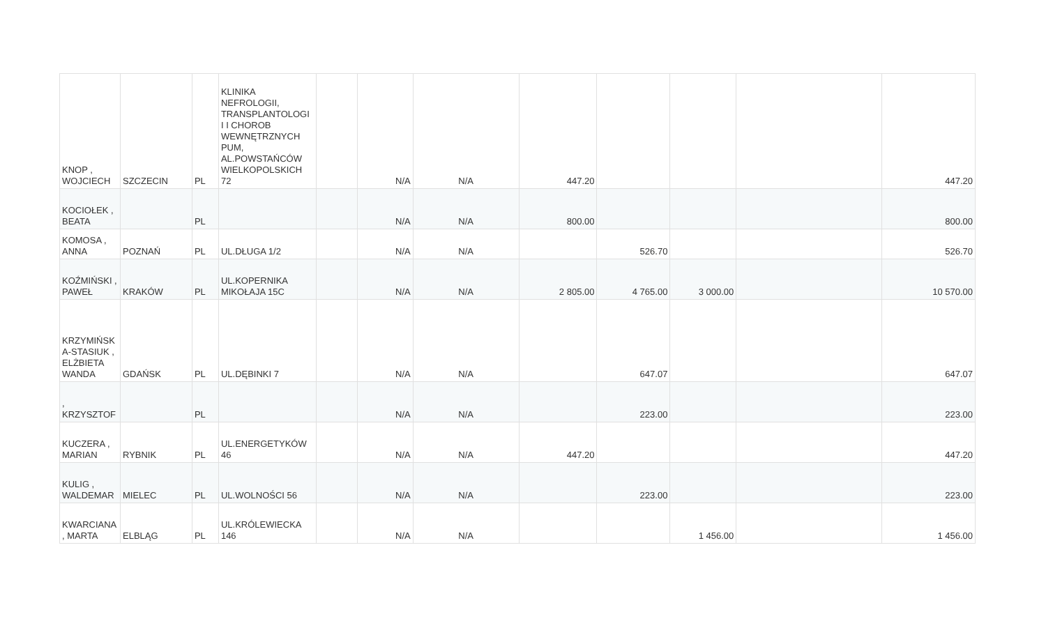| KNOP , WOJCIECH | SZCZECIN | PL | KLINIKA NEFROLOGII, TRANSPLANTOLOGI I I CHOROB WEWNĘTRZNYCH PUM, AL.POWSTAŃCÓW WIELKOPOLSKICH 72 | | N/A | N/A | 447.20 | | | | 447.20 |
| KOCIOŁEK , BEATA | | PL | | | N/A | N/A | 800.00 | | | | 800.00 |
| KOMOSA , ANNA | POZNAŃ | PL | UL.DŁUGA 1/2 | | N/A | N/A | | 526.70 | | | 526.70 |
| KOŹMIŃSKI , PAWEŁ | KRAKÓW | PL | UL.KOPERNIKA MIKOŁAJA 15C | | N/A | N/A | 2 805.00 | 4 765.00 | 3 000.00 | | 10 570.00 |
| KRZYMIŃSK A-STASIUK , ELŻBIETA WANDA | GDAŃSK | PL | UL.DĘBINKI 7 | | N/A | N/A | | 647.07 | | | 647.07 |
| , KRZYSZTOF | | PL | | | N/A | N/A | | 223.00 | | | 223.00 |
| KUCZERA , MARIAN | RYBNIK | PL | UL.ENERGETYKÓW 46 | | N/A | N/A | 447.20 | | | | 447.20 |
| KULIG , WALDEMAR | MIELEC | PL | UL.WOLNOŚCI 56 | | N/A | N/A | | 223.00 | | | 223.00 |
| KWARCIANA , MARTA | ELBLĄG | PL | UL.KRÓLEWIECKA 146 | | N/A | N/A | | | 1 456.00 | | 1 456.00 |